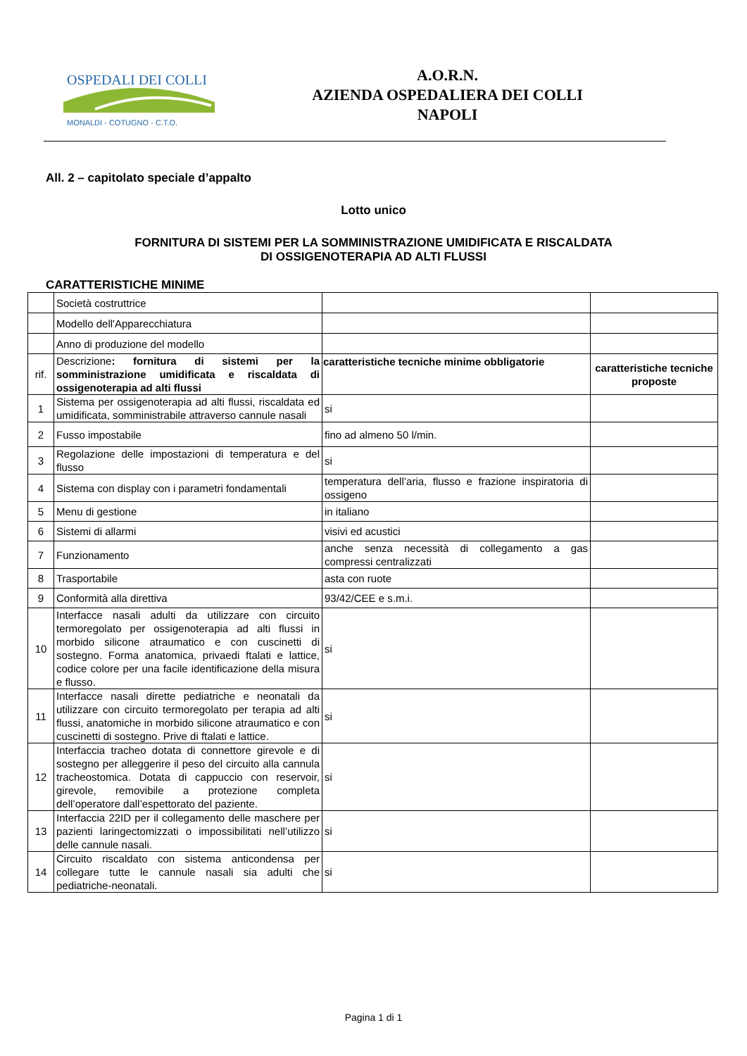OSPEDALI DEI COLLI
MONALDI - COTUGNO - C.T.O.
A.O.R.N.
AZIENDA OSPEDALIERA DEI COLLI
NAPOLI
All. 2 – capitolato speciale d’appalto
Lotto unico
FORNITURA DI SISTEMI PER LA SOMMINISTRAZIONE UMIDIFICATA E RISCALDATA
DI OSSIGENOTERAPIA AD ALTI FLUSSI
CARATTERISTICHE MINIME
| | Società costruttrice | | |
| | Modello dell'Apparecchiatura | | |
| | Anno di produzione del modello | | |
| rif. | Descrizione : fornitura di sistemi per la somministrazione umidificata e riscaldata di ossigenoterapia ad alti flussi | caratteristiche tecniche minime obbligatorie | caratteristiche tecniche proposte |
| 1 | Sistema per ossigenoterapia ad alti flussi, riscaldata ed umidificata, somministrabile attraverso cannule nasali | si | |
| 2 | Fusso impostabile | fino ad almeno 50 l/min. | |
| 3 | Regolazione delle impostazioni di temperatura e del flusso | si | |
| 4 | Sistema con display con i parametri fondamentali | temperatura dell’aria, flusso e frazione inspiratoria di ossigeno | |
| 5 | Menu di gestione | in italiano | |
| 6 | Sistemi di allarmi | visivi ed acustici | |
| 7 | Funzionamento | anche senza necessità di collegamento a gas compressi centralizzati | |
| 8 | Trasportabile | asta con ruote | |
| 9 | Conformità alla direttiva | 93/42/CEE e s.m.i. | |
| 10 | Interfacce nasali adulti da utilizzare con circuito termoregolato per ossigenoterapia ad alti flussi in morbido silicone atraumatico e con cuscinetti di sostegno. Forma anatomica, privaedi ftalati e lattice, codice colore per una facile identificazione della misura e flusso. | si | |
| 11 | Interfacce nasali dirette pediatriche e neonatali da utilizzare con circuito termoregolato per terapia ad alti flussi, anatomiche in morbido silicone atraumatico e con cuscinetti di sostegno. Prive di ftalati e lattice. | si | |
| 12 | Interfaccia tracheo dotata di connettore girevole e di sostegno per alleggerire il peso del circuito alla cannula tracheostomica. Dotata di cappuccio con reservoir, girevole, removibile a protezione completa dell’operatore dall’espettorato del paziente. | si | |
| 13 | Interfaccia 22ID per il collegamento delle maschere per pazienti laringectomizzati o impossibilitati nell’utilizzo delle cannule nasali. | si | |
| 14 | Circuito riscaldato con sistema anticondensa per collegare tutte le cannule nasali sia adulti che pediatriche-neonatali. | si | |
Pagina 1 di 1